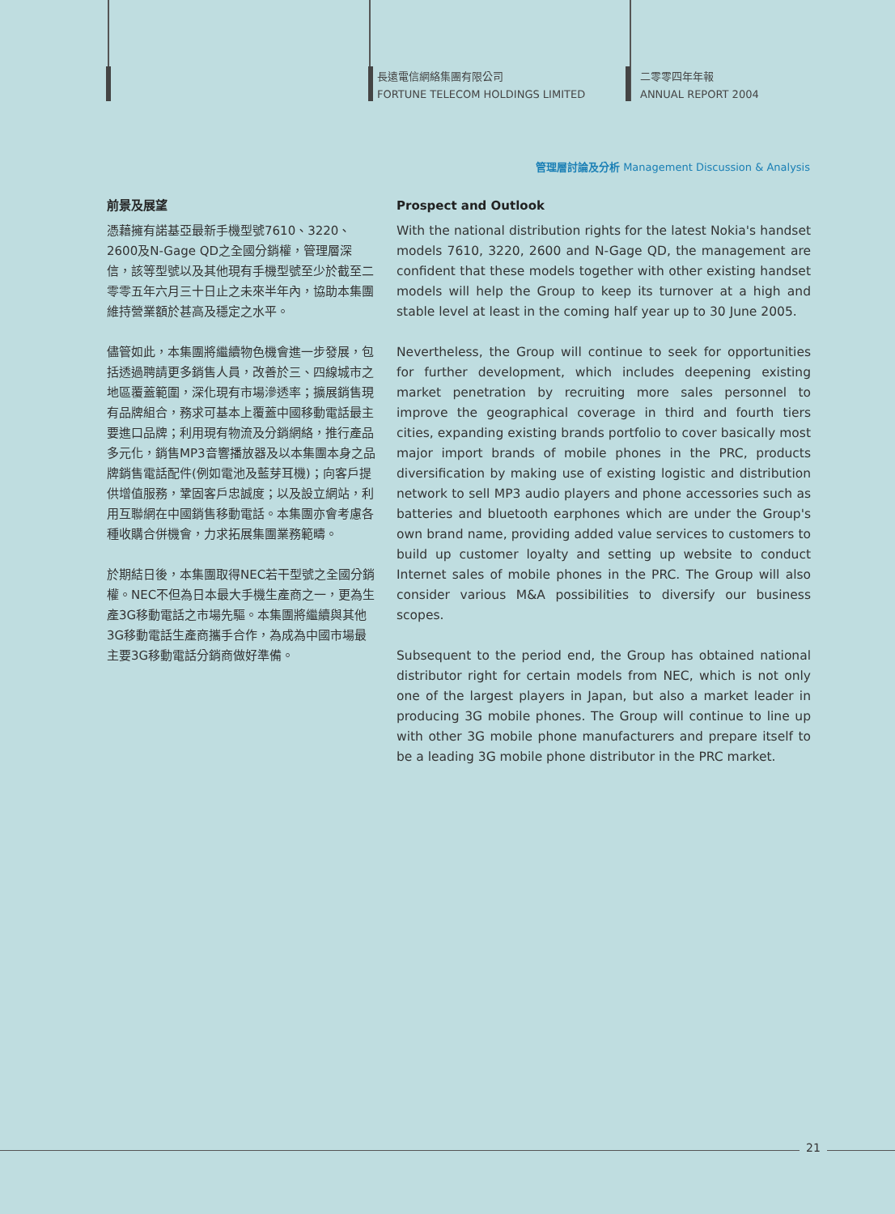長遠電信網絡集團有限公司
FORTUNE TELECOM HOLDINGS LIMITED
二零零四年年報
ANNUAL REPORT 2004
管理層討論及分析 Management Discussion & Analysis
前景及展望
憑藉擁有諾基亞最新手機型號7610、3220、2600及N-Gage QD之全國分銷權，管理層深信，該等型號以及其他現有手機型號至少於截至二零零五年六月三十日止之未來半年內，協助本集團維持營業額於甚高及穩定之水平。
儘管如此，本集團將繼續物色機會進一步發展，包括透過聘請更多銷售人員，改善於三、四線城市之地區覆蓋範圍，深化現有市場滲透率；擴展銷售現有品牌組合，務求可基本上覆蓋中國移動電話最主要進口品牌；利用現有物流及分銷網絡，推行產品多元化，銷售MP3音響播放器及以本集團本身之品牌銷售電話配件(例如電池及藍芽耳機)；向客戶提供增值服務，鞏固客戶忠誠度；以及設立網站，利用互聯網在中國銷售移動電話。本集團亦會考慮各種收購合併機會，力求拓展集團業務範疇。
於期結日後，本集團取得NEC若干型號之全國分銷權。NEC不但為日本最大手機生產商之一，更為生產3G移動電話之市場先驅。本集團將繼續與其他3G移動電話生產商攜手合作，為成為中國市場最主要3G移動電話分銷商做好準備。
Prospect and Outlook
With the national distribution rights for the latest Nokia's handset models 7610, 3220, 2600 and N-Gage QD, the management are confident that these models together with other existing handset models will help the Group to keep its turnover at a high and stable level at least in the coming half year up to 30 June 2005.
Nevertheless, the Group will continue to seek for opportunities for further development, which includes deepening existing market penetration by recruiting more sales personnel to improve the geographical coverage in third and fourth tiers cities, expanding existing brands portfolio to cover basically most major import brands of mobile phones in the PRC, products diversification by making use of existing logistic and distribution network to sell MP3 audio players and phone accessories such as batteries and bluetooth earphones which are under the Group's own brand name, providing added value services to customers to build up customer loyalty and setting up website to conduct Internet sales of mobile phones in the PRC. The Group will also consider various M&A possibilities to diversify our business scopes.
Subsequent to the period end, the Group has obtained national distributor right for certain models from NEC, which is not only one of the largest players in Japan, but also a market leader in producing 3G mobile phones. The Group will continue to line up with other 3G mobile phone manufacturers and prepare itself to be a leading 3G mobile phone distributor in the PRC market.
21